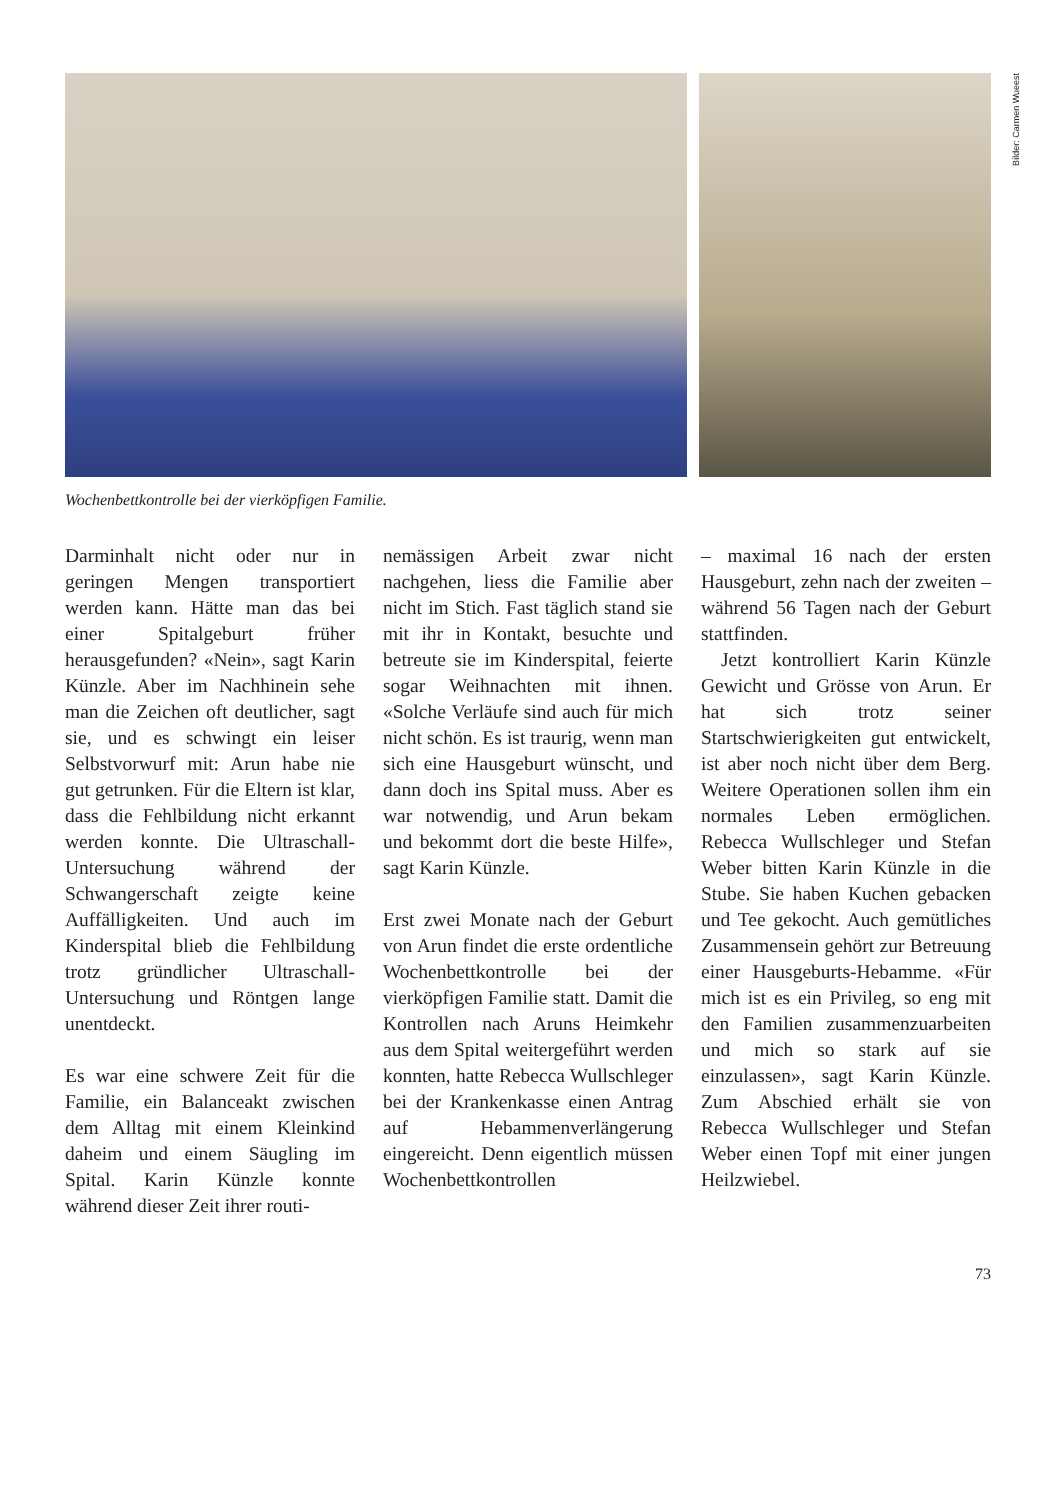Bilder: Carmen Wueest
Wochenbettkontrolle bei der vierköpfigen Familie.
Darminhalt nicht oder nur in geringen Mengen transportiert werden kann. Hätte man das bei einer Spitalgeburt früher herausgefunden? «Nein», sagt Karin Künzle. Aber im Nachhinein sehe man die Zeichen oft deutlicher, sagt sie, und es schwingt ein leiser Selbstvorwurf mit: Arun habe nie gut getrunken. Für die Eltern ist klar, dass die Fehlbildung nicht erkannt werden konnte. Die Ultraschall-Untersuchung während der Schwangerschaft zeigte keine Auffälligkeiten. Und auch im Kinderspital blieb die Fehlbildung trotz gründlicher Ultraschall-Untersuchung und Röntgen lange unentdeckt.
Es war eine schwere Zeit für die Familie, ein Balanceakt zwischen dem Alltag mit einem Kleinkind daheim und einem Säugling im Spital. Karin Künzle konnte während dieser Zeit ihrer routi-
nemässigen Arbeit zwar nicht nachgehen, liess die Familie aber nicht im Stich. Fast täglich stand sie mit ihr in Kontakt, besuchte und betreute sie im Kinderspital, feierte sogar Weihnachten mit ihnen. «Solche Verläufe sind auch für mich nicht schön. Es ist traurig, wenn man sich eine Hausgeburt wünscht, und dann doch ins Spital muss. Aber es war notwendig, und Arun bekam und bekommt dort die beste Hilfe», sagt Karin Künzle.
Erst zwei Monate nach der Geburt von Arun findet die erste ordentliche Wochenbettkontrolle bei der vierköpfigen Familie statt. Damit die Kontrollen nach Aruns Heimkehr aus dem Spital weitergeführt werden konnten, hatte Rebecca Wullschleger bei der Krankenkasse einen Antrag auf Hebammenverlängerung eingereicht. Denn eigentlich müssen Wochenbettkontrollen
– maximal 16 nach der ersten Hausgeburt, zehn nach der zweiten – während 56 Tagen nach der Geburt stattfinden.
Jetzt kontrolliert Karin Künzle Gewicht und Grösse von Arun. Er hat sich trotz seiner Startschwierigkeiten gut entwickelt, ist aber noch nicht über dem Berg. Weitere Operationen sollen ihm ein normales Leben ermöglichen. Rebecca Wullschleger und Stefan Weber bitten Karin Künzle in die Stube. Sie haben Kuchen gebacken und Tee gekocht. Auch gemütliches Zusammensein gehört zur Betreuung einer Hausgeburts-Hebamme. «Für mich ist es ein Privileg, so eng mit den Familien zusammenzuarbeiten und mich so stark auf sie einzulassen», sagt Karin Künzle. Zum Abschied erhält sie von Rebecca Wullschleger und Stefan Weber einen Topf mit einer jungen Heilzwiebel.
73